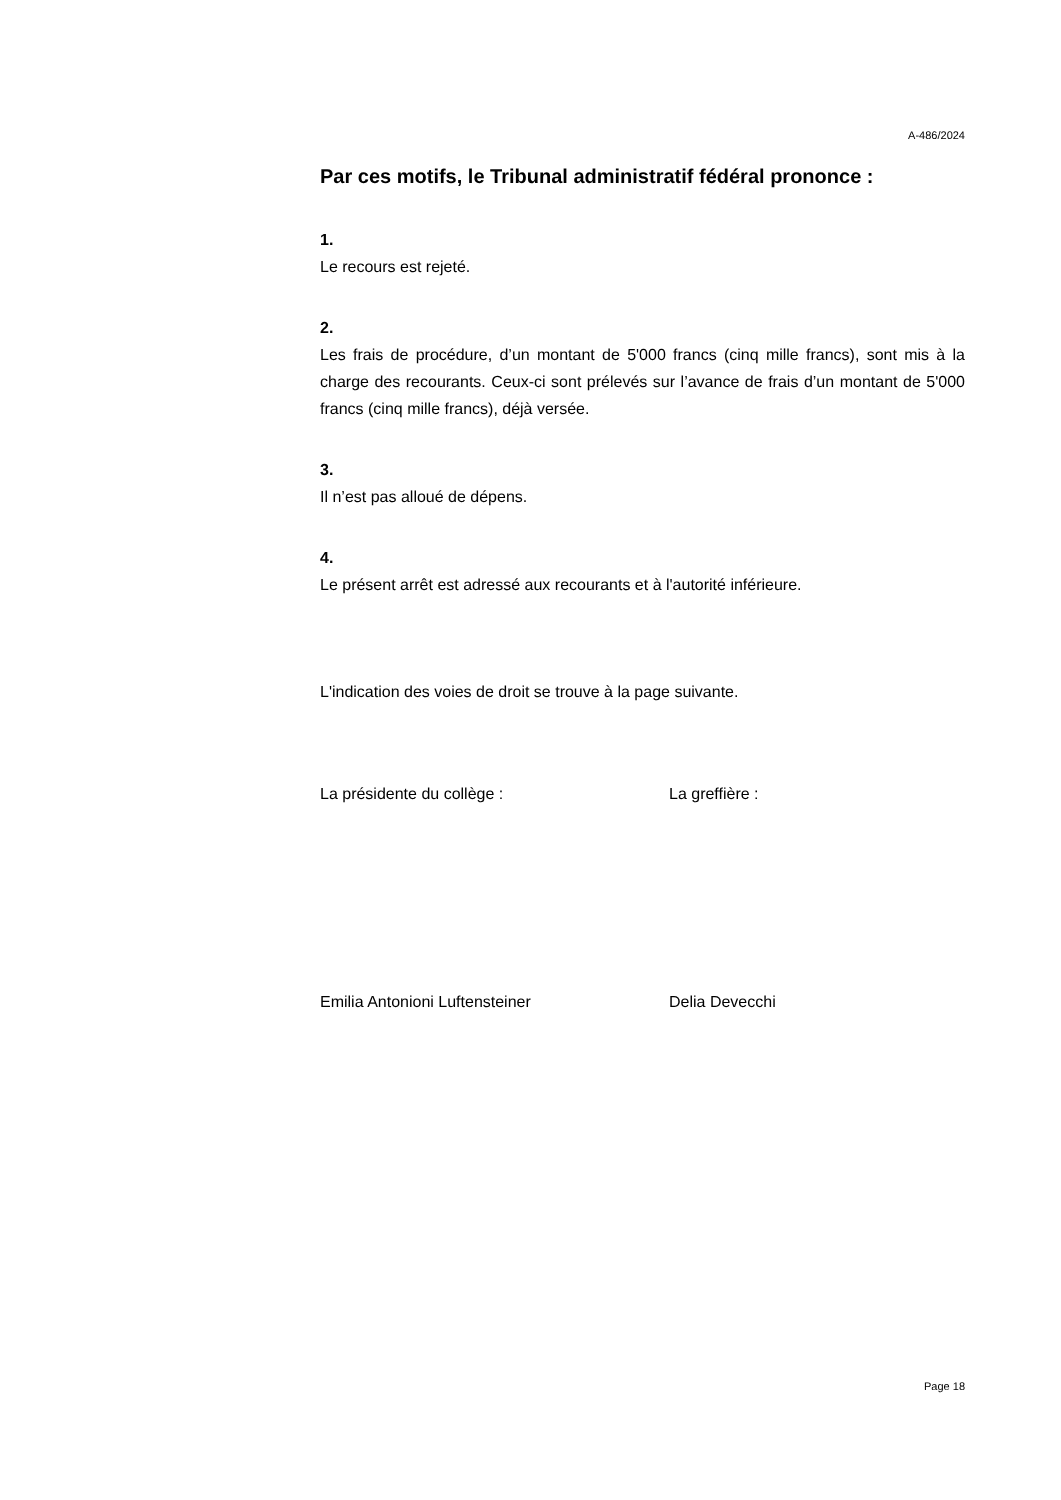A-486/2024
Par ces motifs, le Tribunal administratif fédéral prononce :
1.
Le recours est rejeté.
2.
Les frais de procédure, d’un montant de 5'000 francs (cinq mille francs), sont mis à la charge des recourants. Ceux-ci sont prélevés sur l’avance de frais d’un montant de 5'000 francs (cinq mille francs), déjà versée.
3.
Il n’est pas alloué de dépens.
4.
Le présent arrêt est adressé aux recourants et à l'autorité inférieure.
L'indication des voies de droit se trouve à la page suivante.
La présidente du collège : La greffière :
Emilia Antonioni Luftensteiner Delia Devecchi
Page 18